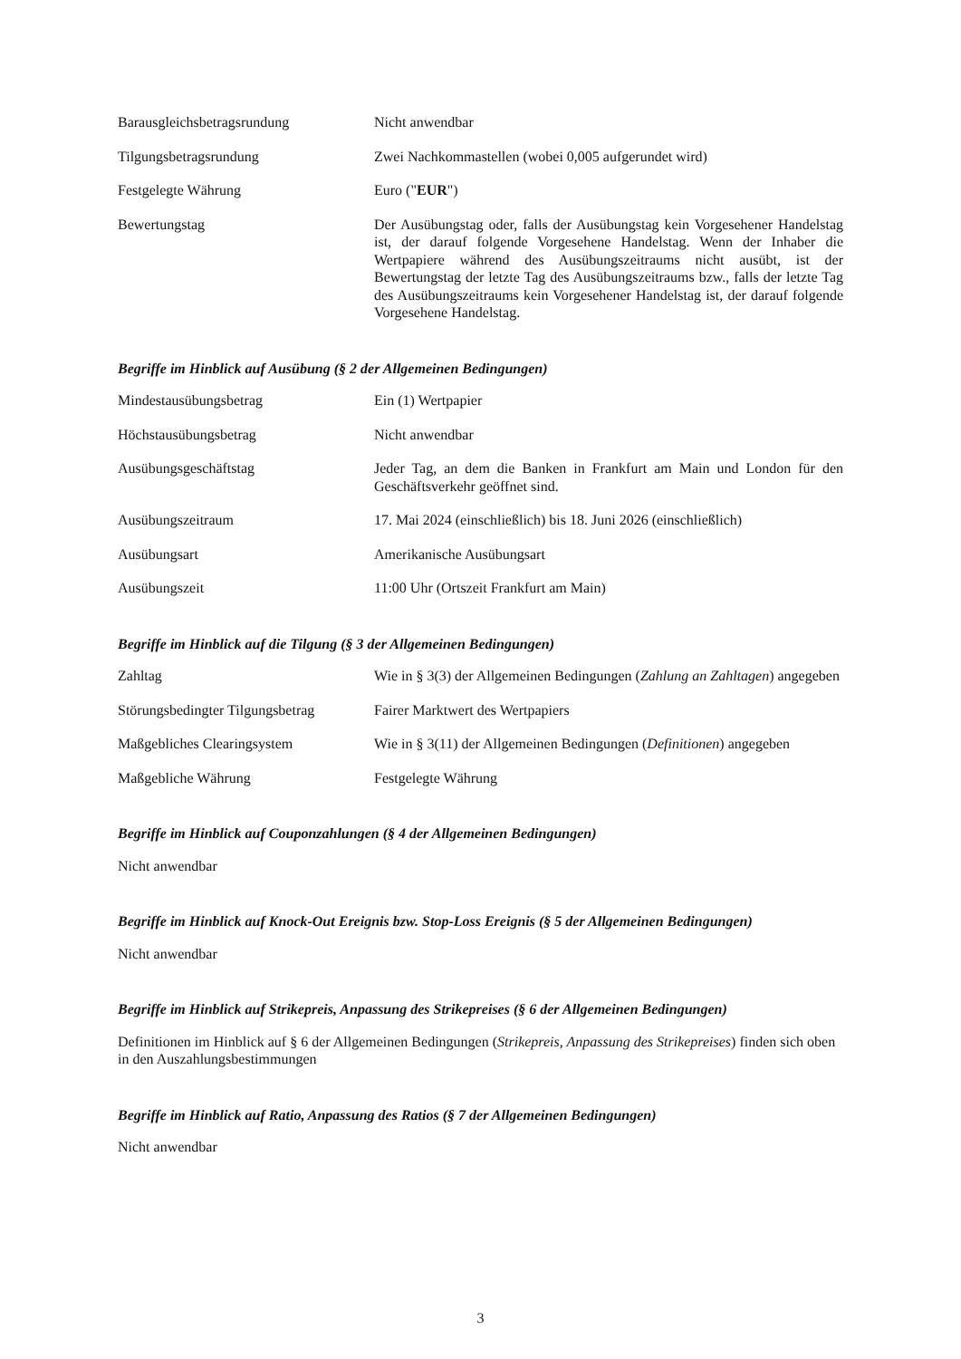Barausgleichsbetragsrundung Nicht anwendbar
Tilgungsbetragsrundung Zwei Nachkommastellen (wobei 0,005 aufgerundet wird)
Festgelegte Währung Euro ("EUR")
Bewertungstag Der Ausübungstag oder, falls der Ausübungstag kein Vorgesehener Handelstag ist, der darauf folgende Vorgesehene Handelstag. Wenn der Inhaber die Wertpapiere während des Ausübungszeitraums nicht ausübt, ist der Bewertungstag der letzte Tag des Ausübungszeitraums bzw., falls der letzte Tag des Ausübungszeitraums kein Vorgesehener Handelstag ist, der darauf folgende Vorgesehene Handelstag.
Begriffe im Hinblick auf Ausübung (§ 2 der Allgemeinen Bedingungen)
Mindestausübungsbetrag Ein (1) Wertpapier
Höchstausübungsbetrag Nicht anwendbar
Ausübungsgeschäftstag Jeder Tag, an dem die Banken in Frankfurt am Main und London für den Geschäftsverkehr geöffnet sind.
Ausübungszeitraum 17. Mai 2024 (einschließlich) bis 18. Juni 2026 (einschließlich)
Ausübungsart Amerikanische Ausübungsart
Ausübungszeit 11:00 Uhr (Ortszeit Frankfurt am Main)
Begriffe im Hinblick auf die Tilgung (§ 3 der Allgemeinen Bedingungen)
Zahltag Wie in § 3(3) der Allgemeinen Bedingungen (Zahlung an Zahltagen) angegeben
Störungsbedingter Tilgungsbetrag
Fairer Marktwert des Wertpapiers
Maßgebliches Clearingsystem Wie in § 3(11) der Allgemeinen Bedingungen (Definitionen) angegeben
Maßgebliche Währung Festgelegte Währung
Begriffe im Hinblick auf Couponzahlungen (§ 4 der Allgemeinen Bedingungen)
Nicht anwendbar
Begriffe im Hinblick auf Knock-Out Ereignis bzw. Stop-Loss Ereignis (§ 5 der Allgemeinen Bedingungen)
Nicht anwendbar
Begriffe im Hinblick auf Strikepreis, Anpassung des Strikepreises (§ 6 der Allgemeinen Bedingungen)
Definitionen im Hinblick auf § 6 der Allgemeinen Bedingungen (Strikepreis, Anpassung des Strikepreises) finden sich oben in den Auszahlungsbestimmungen
Begriffe im Hinblick auf Ratio, Anpassung des Ratios (§ 7 der Allgemeinen Bedingungen)
Nicht anwendbar
3